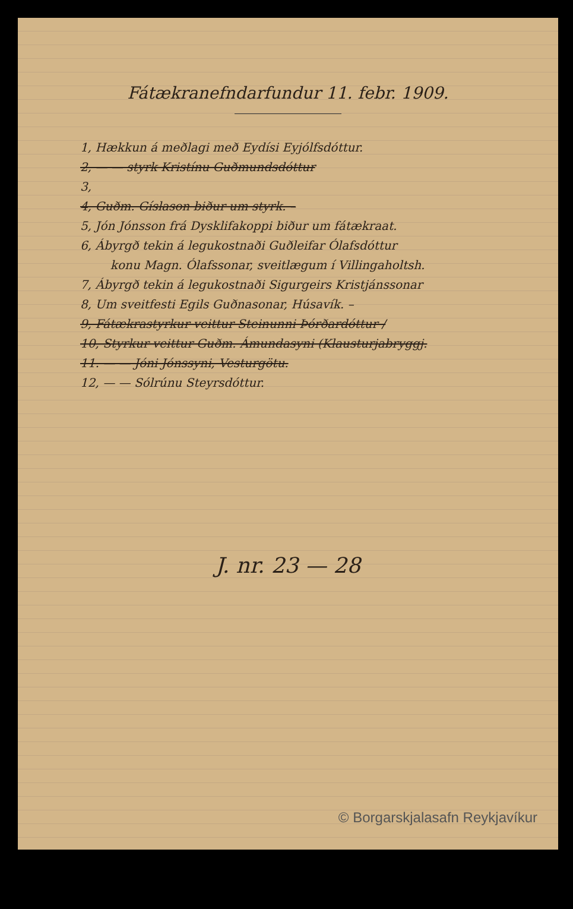Fátækranefndarfundur 11. febr. 1909.
1, Hækkun á meðlagi með Eydísi Eyjólfsdóttur.
2, — — styrk Kristínu Guðmundsdóttur
3,
4, Guðm. Gíslason biður um styrk. –
5, Jón Jónsson frá Dysklifakoppi biður um fátækraat.
6, Ábyrgð tekin á legukostnaði Guðleifar Ólafsdóttur
konu Magn. Ólafssonar, sveitlægum í Villingaholtsh.
7, Ábyrgð tekin á legukostnaði Sigurgeirs Kristjánssonar
8, Um sveitfesti Egils Guðnasonar, Húsavík. –
9, Fátækrastyrkur veittur Steinunni Þórðardóttur /
10, Styrkur veittur Guðm. Ámundasyni (Klausturjabryggj.
11. — — Jóni Jónssyni, Vesturgötu.
12, — — Sólrúnu Steyrsdóttur.
J. nr. 23 — 28
© Borgarskjalasafn Reykjavíkur